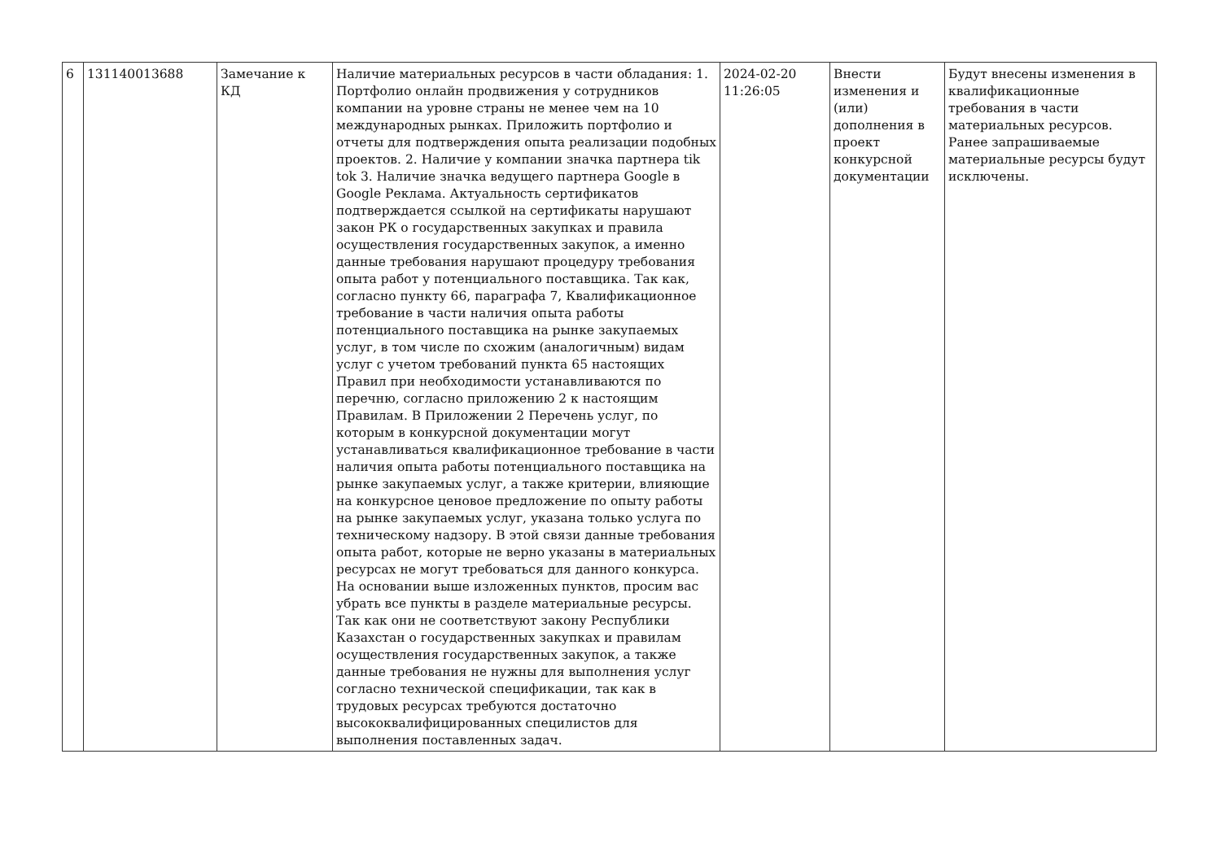| 6 | 131140013688 | Замечание к КД | Наличие материальных ресурсов в части обладания: 1. Портфолио онлайн продвижения у сотрудников компании на уровне страны не менее чем на 10 международных рынках. Приложить портфолио и отчеты для подтверждения опыта реализации подобных проектов. 2. Наличие у компании значка партнера tik tok 3. Наличие значка ведущего партнера Google в Google Реклама. Актуальность сертификатов подтверждается ссылкой на сертификаты нарушают закон РК о государственных закупках и правила осуществления государственных закупок, а именно данные требования нарушают процедуру требования опыта работ у потенциального поставщика. Так как, согласно пункту 66, параграфа 7, Квалификационное требование в части наличия опыта работы потенциального поставщика на рынке закупаемых услуг, в том числе по схожим (аналогичным) видам услуг с учетом требований пункта 65 настоящих Правил при необходимости устанавливаются по перечню, согласно приложению 2 к настоящим Правилам. В Приложении 2 Перечень услуг, по которым в конкурсной документации могут устанавливаться квалификационное требование в части наличия опыта работы потенциального поставщика на рынке закупаемых услуг, а также критерии, влияющие на конкурсное ценовое предложение по опыту работы на рынке закупаемых услуг, указана только услуга по техническому надзору. В этой связи данные требования опыта работ, которые не верно указаны в материальных ресурсах не могут требоваться для данного конкурса. На основании выше изложенных пунктов, просим вас убрать все пункты в разделе материальные ресурсы. Так как они не соответствуют закону Республики Казахстан о государственных закупках и правилам осуществления государственных закупок, а также данные требования не нужны для выполнения услуг согласно технической спецификации, так как в трудовых ресурсах требуются достаточно высококвалифицированных специлистов для выполнения поставленных задач. | 2024-02-20 11:26:05 | Внести изменения и (или) дополнения в проект конкурсной документации | Будут внесены изменения в квалификационные требования в части материальных ресурсов. Ранее запрашиваемые материальные ресурсы будут исключены. |